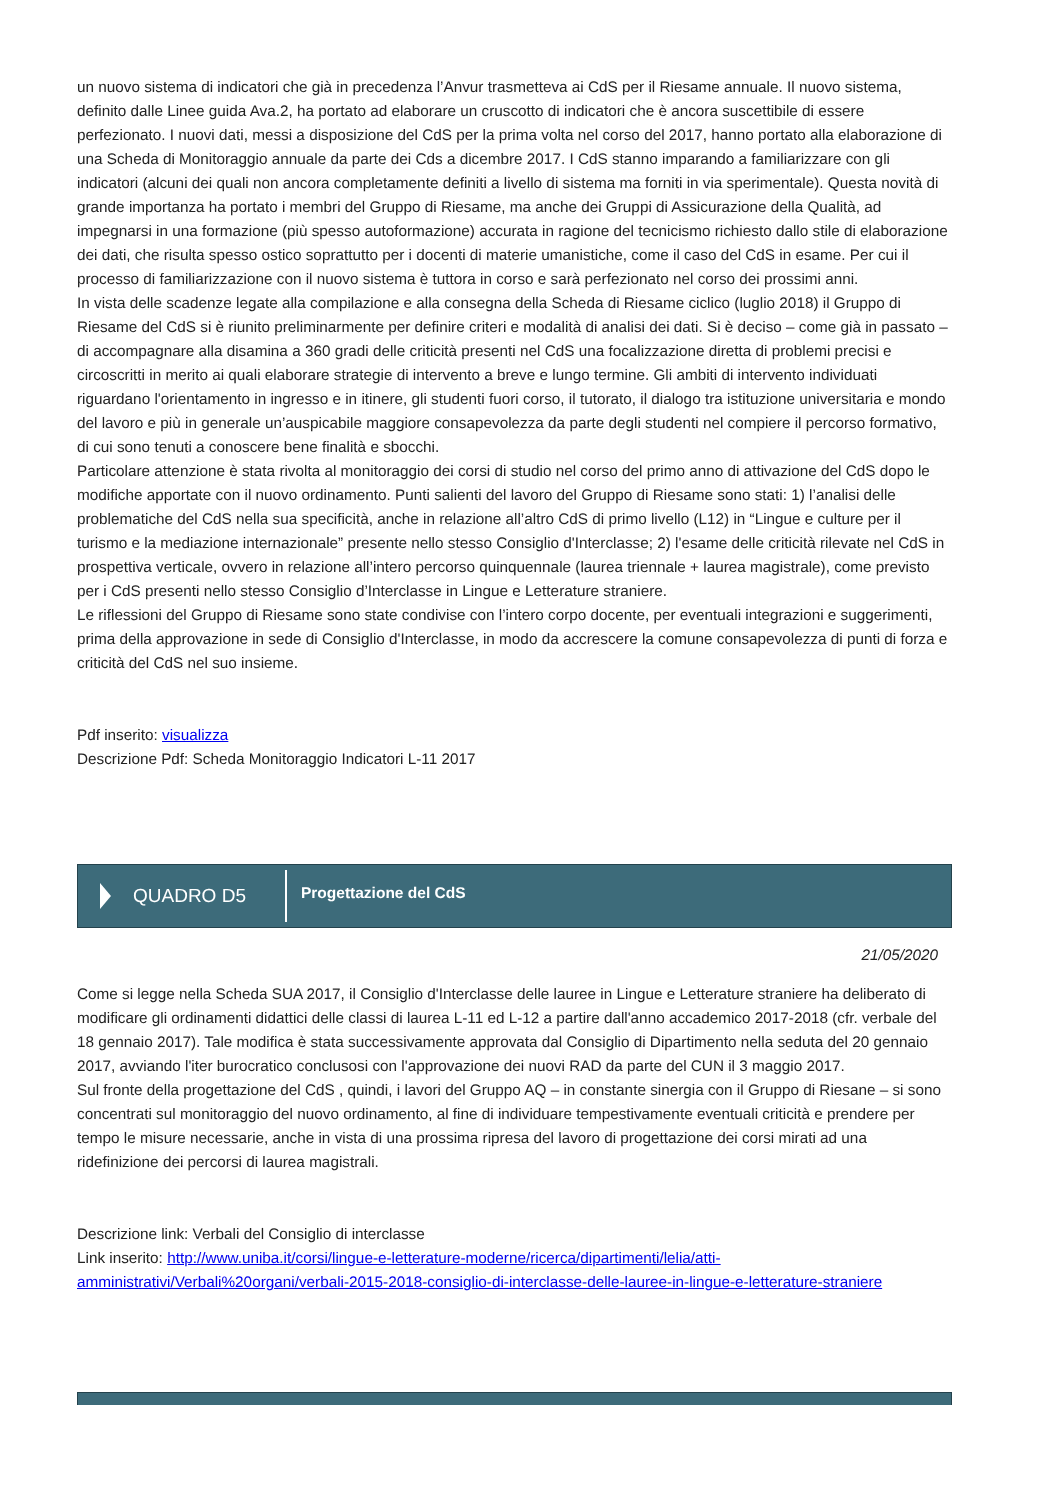un nuovo sistema di indicatori che già in precedenza l’Anvur trasmetteva ai CdS per il Riesame annuale. Il nuovo sistema, definito dalle Linee guida Ava.2, ha portato ad elaborare un cruscotto di indicatori che è ancora suscettibile di essere perfezionato. I nuovi dati, messi a disposizione del CdS per la prima volta nel corso del 2017, hanno portato alla elaborazione di una Scheda di Monitoraggio annuale da parte dei Cds a dicembre 2017. I CdS stanno imparando a familiarizzare con gli indicatori (alcuni dei quali non ancora completamente definiti a livello di sistema ma forniti in via sperimentale). Questa novità di grande importanza ha portato i membri del Gruppo di Riesame, ma anche dei Gruppi di Assicurazione della Qualità, ad impegnarsi in una formazione (più spesso autoformazione) accurata in ragione del tecnicismo richiesto dallo stile di elaborazione dei dati, che risulta spesso ostico soprattutto per i docenti di materie umanistiche, come il caso del CdS in esame. Per cui il processo di familiarizzazione con il nuovo sistema è tuttora in corso e sarà perfezionato nel corso dei prossimi anni.
In vista delle scadenze legate alla compilazione e alla consegna della Scheda di Riesame ciclico (luglio 2018) il Gruppo di Riesame del CdS si è riunito preliminarmente per definire criteri e modalità di analisi dei dati. Si è deciso – come già in passato – di accompagnare alla disamina a 360 gradi delle criticità presenti nel CdS una focalizzazione diretta di problemi precisi e circoscritti in merito ai quali elaborare strategie di intervento a breve e lungo termine. Gli ambiti di intervento individuati riguardano l'orientamento in ingresso e in itinere, gli studenti fuori corso, il tutorato, il dialogo tra istituzione universitaria e mondo del lavoro e più in generale un’auspicabile maggiore consapevolezza da parte degli studenti nel compiere il percorso formativo, di cui sono tenuti a conoscere bene finalità e sbocchi.
Particolare attenzione è stata rivolta al monitoraggio dei corsi di studio nel corso del primo anno di attivazione del CdS dopo le modifiche apportate con il nuovo ordinamento. Punti salienti del lavoro del Gruppo di Riesame sono stati: 1) l’analisi delle problematiche del CdS nella sua specificità, anche in relazione all’altro CdS di primo livello (L12) in “Lingue e culture per il turismo e la mediazione internazionale” presente nello stesso Consiglio d'Interclasse; 2) l'esame delle criticità rilevate nel CdS in prospettiva verticale, ovvero in relazione all’intero percorso quinquennale (laurea triennale + laurea magistrale), come previsto per i CdS presenti nello stesso Consiglio d’Interclasse in Lingue e Letterature straniere.
Le riflessioni del Gruppo di Riesame sono state condivise con l’intero corpo docente, per eventuali integrazioni e suggerimenti, prima della approvazione in sede di Consiglio d'Interclasse, in modo da accrescere la comune consapevolezza di punti di forza e criticità del CdS nel suo insieme.
Pdf inserito: visualizza
Descrizione Pdf: Scheda Monitoraggio Indicatori L-11 2017
QUADRO D5
Progettazione del CdS
21/05/2020
Come si legge nella Scheda SUA 2017, il Consiglio d'Interclasse delle lauree in Lingue e Letterature straniere ha deliberato di modificare gli ordinamenti didattici delle classi di laurea L-11 ed L-12 a partire dall'anno accademico 2017-2018 (cfr. verbale del 18 gennaio 2017). Tale modifica è stata successivamente approvata dal Consiglio di Dipartimento nella seduta del 20 gennaio 2017, avviando l'iter burocratico conclusosi con l'approvazione dei nuovi RAD da parte del CUN il 3 maggio 2017.
Sul fronte della progettazione del CdS , quindi, i lavori del Gruppo AQ – in constante sinergia con il Gruppo di Riesane – si sono concentrati sul monitoraggio del nuovo ordinamento, al fine di individuare tempestivamente eventuali criticità e prendere per tempo le misure necessarie, anche in vista di una prossima ripresa del lavoro di progettazione dei corsi mirati ad una ridefinizione dei percorsi di laurea magistrali.
Descrizione link: Verbali del Consiglio di interclasse
Link inserito: http://www.uniba.it/corsi/lingue-e-letterature-moderne/ricerca/dipartimenti/lelia/atti-amministrativi/Verbali%20organi/verbali-2015-2018-consiglio-di-interclasse-delle-lauree-in-lingue-e-letterature-straniere